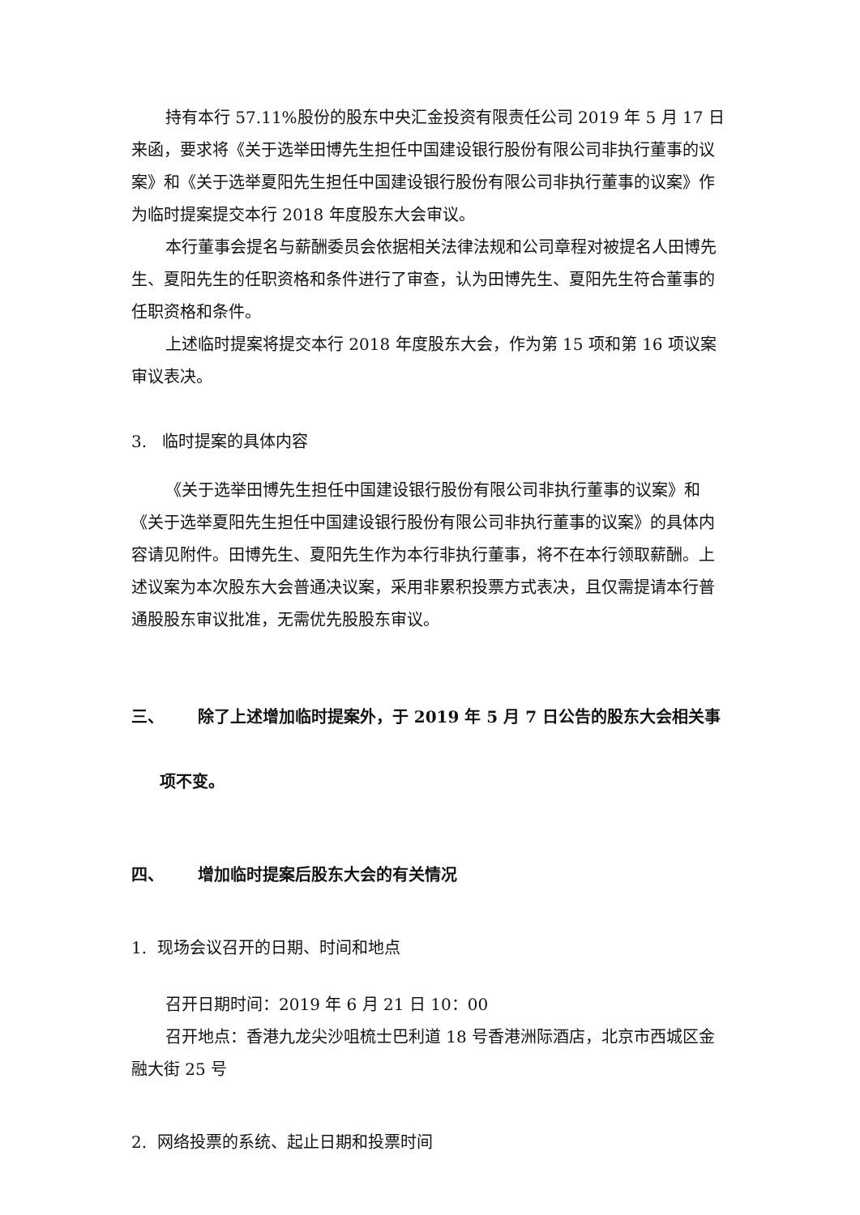持有本行 57.11%股份的股东中央汇金投资有限责任公司 2019 年 5 月 17 日来函，要求将《关于选举田博先生担任中国建设银行股份有限公司非执行董事的议案》和《关于选举夏阳先生担任中国建设银行股份有限公司非执行董事的议案》作为临时提案提交本行 2018 年度股东大会审议。
本行董事会提名与薪酬委员会依据相关法律法规和公司章程对被提名人田博先生、夏阳先生的任职资格和条件进行了审查，认为田博先生、夏阳先生符合董事的任职资格和条件。
上述临时提案将提交本行 2018 年度股东大会，作为第 15 项和第 16 项议案审议表决。
3. 临时提案的具体内容
《关于选举田博先生担任中国建设银行股份有限公司非执行董事的议案》和《关于选举夏阳先生担任中国建设银行股份有限公司非执行董事的议案》的具体内容请见附件。田博先生、夏阳先生作为本行非执行董事，将不在本行领取薪酬。上述议案为本次股东大会普通决议案，采用非累积投票方式表决，且仅需提请本行普通股股东审议批准，无需优先股股东审议。
三、 除了上述增加临时提案外，于 2019 年 5 月 7 日公告的股东大会相关事
项不变。
四、 增加临时提案后股东大会的有关情况
1. 现场会议召开的日期、时间和地点
召开日期时间：2019 年 6 月 21 日 10：00
召开地点：香港九龙尖沙咀梳士巴利道 18 号香港洲际酒店，北京市西城区金融大街 25 号
2. 网络投票的系统、起止日期和投票时间